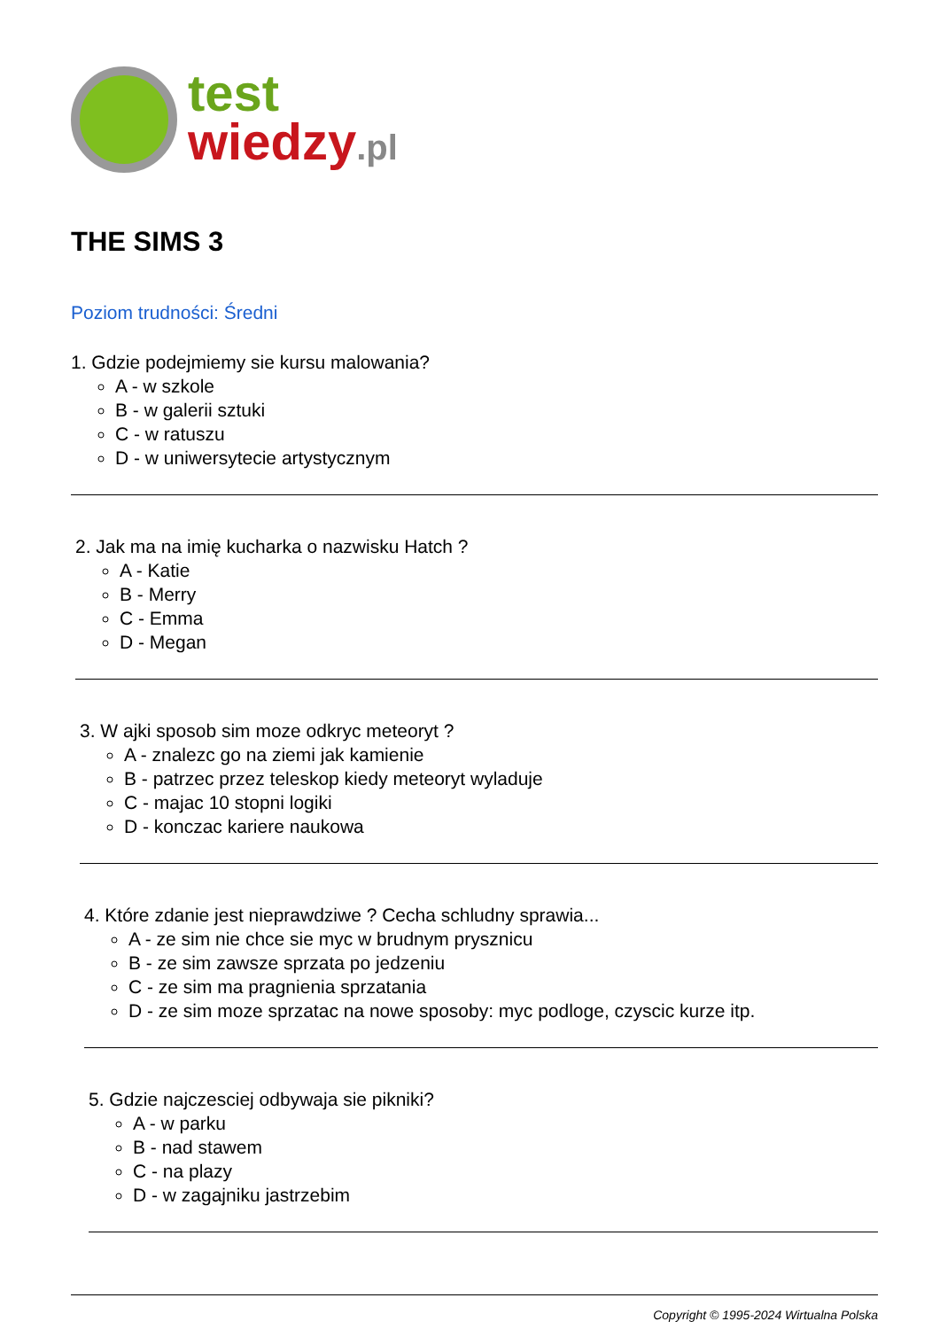test
wiedzy.pl
THE SIMS 3
Poziom trudności: Średni
1. Gdzie podejmiemy sie kursu malowania?
A - w szkole
B - w galerii sztuki
C - w ratuszu
D - w uniwersytecie artystycznym
2. Jak ma na imię kucharka o nazwisku Hatch ?
A - Katie
B - Merry
C - Emma
D - Megan
3. W ajki sposob sim moze odkryc meteoryt ?
A - znalezc go na ziemi jak kamienie
B - patrzec przez teleskop kiedy meteoryt wyladuje
C - majac 10 stopni logiki
D - konczac kariere naukowa
4. Które zdanie jest nieprawdziwe ? Cecha schludny sprawia...
A - ze sim nie chce sie myc w brudnym prysznicu
B - ze sim zawsze sprzata po jedzeniu
C - ze sim ma pragnienia sprzatania
D - ze sim moze sprzatac na nowe sposoby: myc podloge, czyscic kurze itp.
5. Gdzie najczesciej odbywaja sie pikniki?
A - w parku
B - nad stawem
C - na plazy
D - w zagajniku jastrzebim
Copyright © 1995-2024 Wirtualna Polska